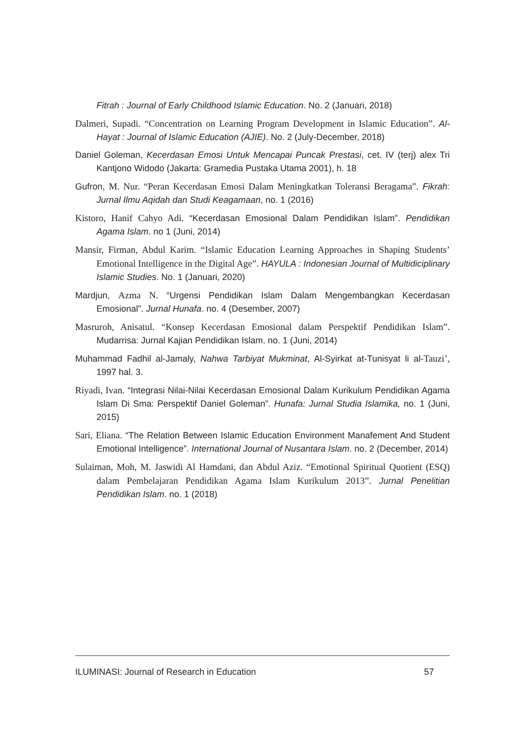Fitrah : Journal of Early Childhood Islamic Education. No. 2 (Januari, 2018)
Dalmeri, Supadi. “Concentration on Learning Program Development in Islamic Education”. Al-Hayat : Journal of Islamic Education (AJIE). No. 2 (July-December, 2018)
Daniel Goleman, Kecerdasan Emosi Untuk Mencapai Puncak Prestasi, cet. IV (terj) alex Tri Kantjono Widodo (Jakarta: Gramedia Pustaka Utama 2001), h. 18
Gufron, M. Nur. “Peran Kecerdasan Emosi Dalam Meningkatkan Toleransi Beragama”. Fikrah: Jurnal Ilmu Aqidah dan Studi Keagamaan, no. 1 (2016)
Kistoro, Hanif Cahyo Adi. “Kecerdasan Emosional Dalam Pendidikan Islam”. Pendidikan Agama Islam. no 1 (Juni, 2014)
Mansir, Firman, Abdul Karim. “Islamic Education Learning Approaches in Shaping Students’ Emotional Intelligence in the Digital Age”. HAYULA : Indonesian Journal of Multidiciplinary Islamic Studies. No. 1 (Januari, 2020)
Mardjun, Azma N. “Urgensi Pendidikan Islam Dalam Mengembangkan Kecerdasan Emosional”. Jurnal Hunafa. no. 4 (Desember, 2007)
Masruroh, Anisatul. “Konsep Kecerdasan Emosional dalam Perspektif Pendidikan Islam”. Mudarrisa: Jurnal Kajian Pendidikan Islam. no. 1 (Juni, 2014)
Muhammad Fadhil al-Jamaly, Nahwa Tarbiyat Mukminat, Al-Syirkat at-Tunisyat li al-Tauzi’, 1997 hal. 3.
Riyadi, Ivan. “Integrasi Nilai-Nilai Kecerdasan Emosional Dalam Kurikulum Pendidikan Agama Islam Di Sma: Perspektif Daniel Goleman”. Hunafa: Jurnal Studia Islamika, no. 1 (Juni, 2015)
Sari, Eliana. “The Relation Between Islamic Education Environment Manafement And Student Emotional Intelligence”. International Journal of Nusantara Islam. no. 2 (December, 2014)
Sulaiman, Moh, M. Jaswidi Al Hamdani, dan Abdul Aziz. “Emotional Spiritual Quotient (ESQ) dalam Pembelajaran Pendidikan Agama Islam Kurikulum 2013”. Jurnal Penelitian Pendidikan Islam. no. 1 (2018)
ILUMINASI: Journal of Research in Education 57